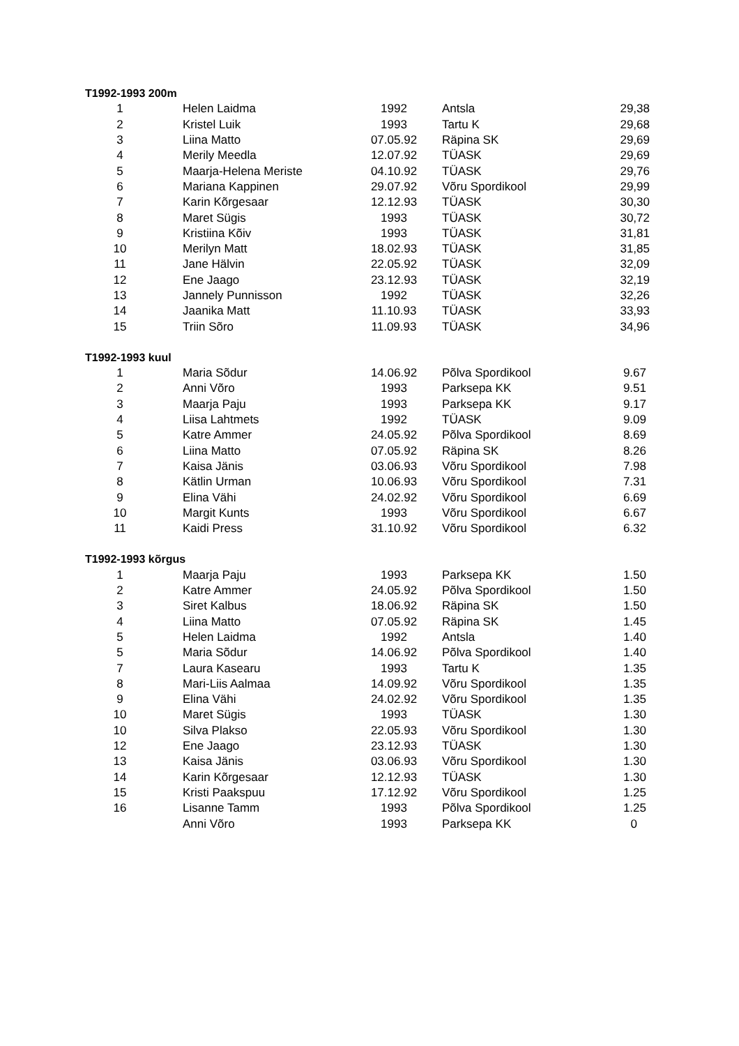| T1992-1993 200m | | | | |
| --- | --- | --- | --- | --- |
| 1 | Helen Laidma | 1992 | Antsla | 29,38 |
| 2 | Kristel Luik | 1993 | Tartu K | 29,68 |
| 3 | Liina Matto | 07.05.92 | Räpina SK | 29,69 |
| 4 | Merily Meedla | 12.07.92 | TÜASK | 29,69 |
| 5 | Maarja-Helena Meriste | 04.10.92 | TÜASK | 29,76 |
| 6 | Mariana Kappinen | 29.07.92 | Võru Spordikool | 29,99 |
| 7 | Karin Kõrgesaar | 12.12.93 | TÜASK | 30,30 |
| 8 | Maret Sügis | 1993 | TÜASK | 30,72 |
| 9 | Kristiina Kõiv | 1993 | TÜASK | 31,81 |
| 10 | Merilyn Matt | 18.02.93 | TÜASK | 31,85 |
| 11 | Jane Hälvin | 22.05.92 | TÜASK | 32,09 |
| 12 | Ene Jaago | 23.12.93 | TÜASK | 32,19 |
| 13 | Jannely Punnisson | 1992 | TÜASK | 32,26 |
| 14 | Jaanika Matt | 11.10.93 | TÜASK | 33,93 |
| 15 | Triin Sõro | 11.09.93 | TÜASK | 34,96 |
| T1992-1993 kuul | | | | |
| 1 | Maria Sõdur | 14.06.92 | Põlva Spordikool | 9.67 |
| 2 | Anni Võro | 1993 | Parksepa KK | 9.51 |
| 3 | Maarja Paju | 1993 | Parksepa KK | 9.17 |
| 4 | Liisa Lahtmets | 1992 | TÜASK | 9.09 |
| 5 | Katre Ammer | 24.05.92 | Põlva Spordikool | 8.69 |
| 6 | Liina Matto | 07.05.92 | Räpina SK | 8.26 |
| 7 | Kaisa Jänis | 03.06.93 | Võru Spordikool | 7.98 |
| 8 | Kätlin Urman | 10.06.93 | Võru Spordikool | 7.31 |
| 9 | Elina Vähi | 24.02.92 | Võru Spordikool | 6.69 |
| 10 | Margit Kunts | 1993 | Võru Spordikool | 6.67 |
| 11 | Kaidi Press | 31.10.92 | Võru Spordikool | 6.32 |
| T1992-1993 kõrgus | | | | |
| 1 | Maarja Paju | 1993 | Parksepa KK | 1.50 |
| 2 | Katre Ammer | 24.05.92 | Põlva Spordikool | 1.50 |
| 3 | Siret Kalbus | 18.06.92 | Räpina SK | 1.50 |
| 4 | Liina Matto | 07.05.92 | Räpina SK | 1.45 |
| 5 | Helen Laidma | 1992 | Antsla | 1.40 |
| 5 | Maria Sõdur | 14.06.92 | Põlva Spordikool | 1.40 |
| 7 | Laura Kasearu | 1993 | Tartu K | 1.35 |
| 8 | Mari-Liis Aalmaa | 14.09.92 | Võru Spordikool | 1.35 |
| 9 | Elina Vähi | 24.02.92 | Võru Spordikool | 1.35 |
| 10 | Maret Sügis | 1993 | TÜASK | 1.30 |
| 10 | Silva Plakso | 22.05.93 | Võru Spordikool | 1.30 |
| 12 | Ene Jaago | 23.12.93 | TÜASK | 1.30 |
| 13 | Kaisa Jänis | 03.06.93 | Võru Spordikool | 1.30 |
| 14 | Karin Kõrgesaar | 12.12.93 | TÜASK | 1.30 |
| 15 | Kristi Paakspuu | 17.12.92 | Võru Spordikool | 1.25 |
| 16 | Lisanne Tamm | 1993 | Põlva Spordikool | 1.25 |
| | Anni Võro | 1993 | Parksepa KK | 0 |